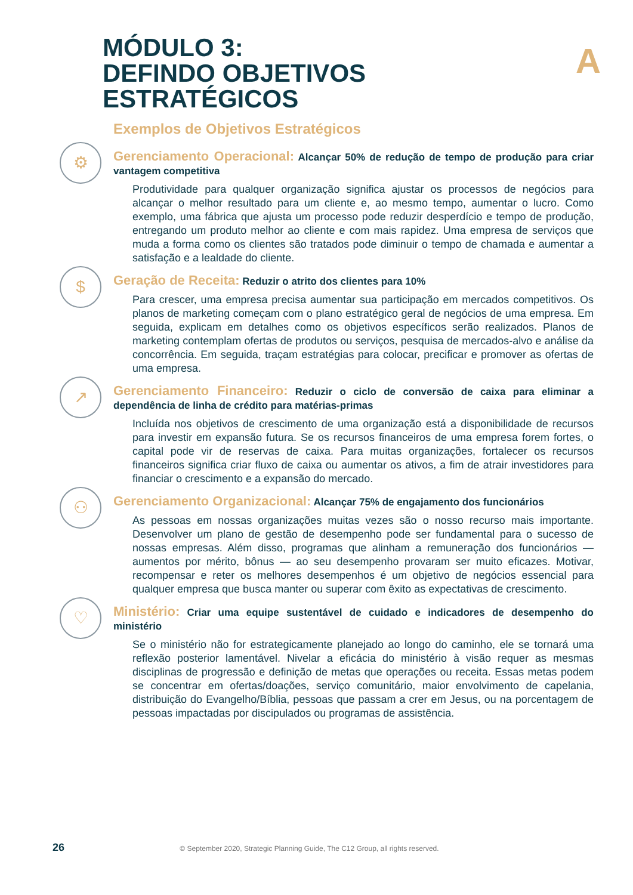MÓDULO 3:
DEFINDO OBJETIVOS
ESTRATÉGICOS
A
Exemplos de Objetivos Estratégicos
⚙
Gerenciamento Operacional: Alcançar 50% de redução de tempo de produção para criar vantagem competitiva
Produtividade para qualquer organização significa ajustar os processos de negócios para alcançar o melhor resultado para um cliente e, ao mesmo tempo, aumentar o lucro. Como exemplo, uma fábrica que ajusta um processo pode reduzir desperdício e tempo de produção, entregando um produto melhor ao cliente e com mais rapidez. Uma empresa de serviços que muda a forma como os clientes são tratados pode diminuir o tempo de chamada e aumentar a satisfação e a lealdade do cliente.
$
Geração de Receita: Reduzir o atrito dos clientes para 10%
Para crescer, uma empresa precisa aumentar sua participação em mercados competitivos. Os planos de marketing começam com o plano estratégico geral de negócios de uma empresa. Em seguida, explicam em detalhes como os objetivos específicos serão realizados. Planos de marketing contemplam ofertas de produtos ou serviços, pesquisa de mercados-alvo e análise da concorrência. Em seguida, traçam estratégias para colocar, precificar e promover as ofertas de uma empresa.
↗
Gerenciamento Financeiro: Reduzir o ciclo de conversão de caixa para eliminar a dependência de linha de crédito para matérias-primas
Incluída nos objetivos de crescimento de uma organização está a disponibilidade de recursos para investir em expansão futura. Se os recursos financeiros de uma empresa forem fortes, o capital pode vir de reservas de caixa. Para muitas organizações, fortalecer os recursos financeiros significa criar fluxo de caixa ou aumentar os ativos, a fim de atrair investidores para financiar o crescimento e a expansão do mercado.
⚇
Gerenciamento Organizacional: Alcançar 75% de engajamento dos funcionários
As pessoas em nossas organizações muitas vezes são o nosso recurso mais importante. Desenvolver um plano de gestão de desempenho pode ser fundamental para o sucesso de nossas empresas. Além disso, programas que alinham a remuneração dos funcionários — aumentos por mérito, bônus — ao seu desempenho provaram ser muito eficazes. Motivar, recompensar e reter os melhores desempenhos é um objetivo de negócios essencial para qualquer empresa que busca manter ou superar com êxito as expectativas de crescimento.
♡
Ministério: Criar uma equipe sustentável de cuidado e indicadores de desempenho do ministério
Se o ministério não for estrategicamente planejado ao longo do caminho, ele se tornará uma reflexão posterior lamentável. Nivelar a eficácia do ministério à visão requer as mesmas disciplinas de progressão e definição de metas que operações ou receita. Essas metas podem se concentrar em ofertas/doações, serviço comunitário, maior envolvimento de capelania, distribuição do Evangelho/Bíblia, pessoas que passam a crer em Jesus, ou na porcentagem de pessoas impactadas por discipulados ou programas de assistência.
26 © September 2020, Strategic Planning Guide, The C12 Group, all rights reserved.